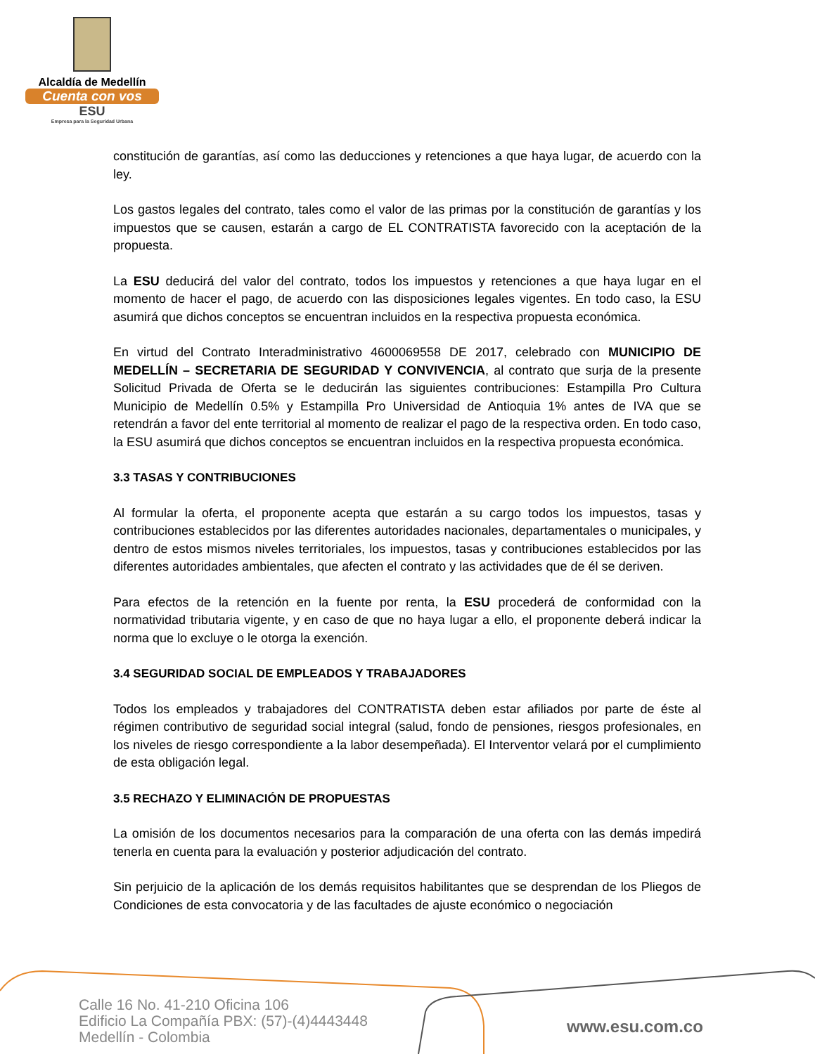Alcaldía de Medellín
Cuenta con vos
ESU
Empresa para la Seguridad Urbana
constitución de garantías, así como las deducciones y retenciones a que haya lugar, de acuerdo con la ley.
Los gastos legales del contrato, tales como el valor de las primas por la constitución de garantías y los impuestos que se causen, estarán a cargo de EL CONTRATISTA favorecido con la aceptación de la propuesta.
La ESU deducirá del valor del contrato, todos los impuestos y retenciones a que haya lugar en el momento de hacer el pago, de acuerdo con las disposiciones legales vigentes. En todo caso, la ESU asumirá que dichos conceptos se encuentran incluidos en la respectiva propuesta económica.
En virtud del Contrato Interadministrativo 4600069558 DE 2017, celebrado con MUNICIPIO DE MEDELLÍN – SECRETARIA DE SEGURIDAD Y CONVIVENCIA, al contrato que surja de la presente Solicitud Privada de Oferta se le deducirán las siguientes contribuciones: Estampilla Pro Cultura Municipio de Medellín 0.5% y Estampilla Pro Universidad de Antioquia 1% antes de IVA que se retendrán a favor del ente territorial al momento de realizar el pago de la respectiva orden. En todo caso, la ESU asumirá que dichos conceptos se encuentran incluidos en la respectiva propuesta económica.
3.3 TASAS Y CONTRIBUCIONES
Al formular la oferta, el proponente acepta que estarán a su cargo todos los impuestos, tasas y contribuciones establecidos por las diferentes autoridades nacionales, departamentales o municipales, y dentro de estos mismos niveles territoriales, los impuestos, tasas y contribuciones establecidos por las diferentes autoridades ambientales, que afecten el contrato y las actividades que de él se deriven.
Para efectos de la retención en la fuente por renta, la ESU procederá de conformidad con la normatividad tributaria vigente, y en caso de que no haya lugar a ello, el proponente deberá indicar la norma que lo excluye o le otorga la exención.
3.4 SEGURIDAD SOCIAL DE EMPLEADOS Y TRABAJADORES
Todos los empleados y trabajadores del CONTRATISTA deben estar afiliados por parte de éste al régimen contributivo de seguridad social integral (salud, fondo de pensiones, riesgos profesionales, en los niveles de riesgo correspondiente a la labor desempeñada). El Interventor velará por el cumplimiento de esta obligación legal.
3.5 RECHAZO Y ELIMINACIÓN DE PROPUESTAS
La omisión de los documentos necesarios para la comparación de una oferta con las demás impedirá tenerla en cuenta para la evaluación y posterior adjudicación del contrato.
Sin perjuicio de la aplicación de los demás requisitos habilitantes que se desprendan de los Pliegos de Condiciones de esta convocatoria y de las facultades de ajuste económico o negociación
Calle 16 No. 41-210 Oficina 106
Edificio La Compañía PBX: (57)-(4)4443448
Medellín - Colombia
www.esu.com.co